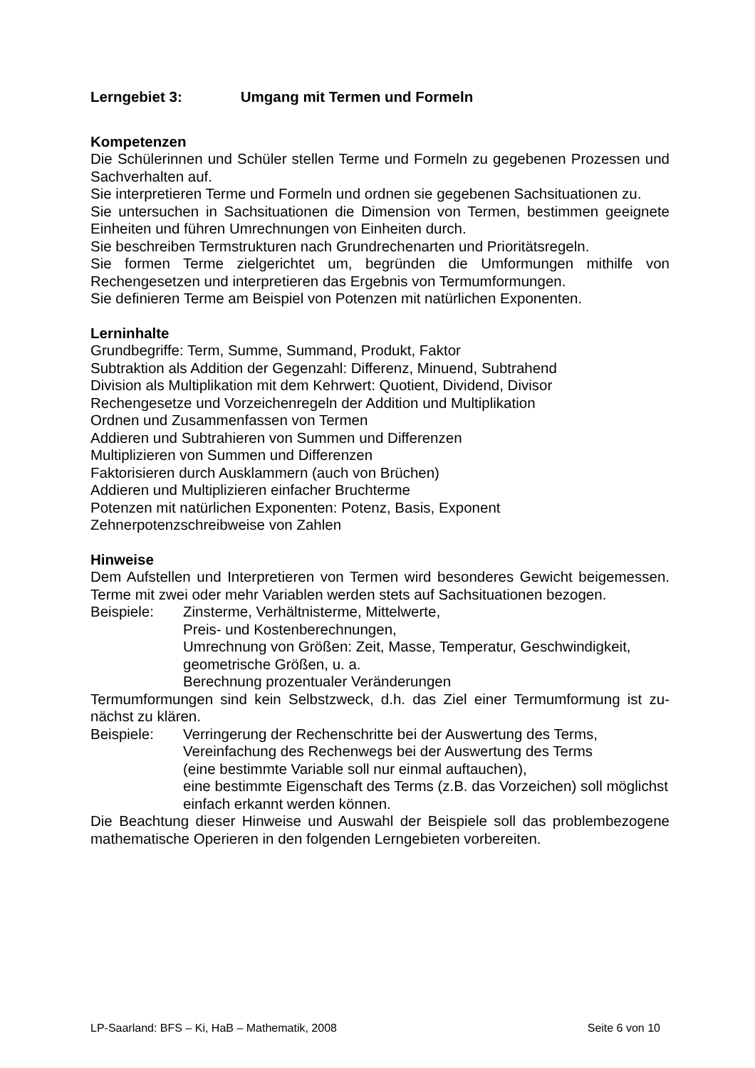Lerngebiet 3: Umgang mit Termen und Formeln
Kompetenzen
Die Schülerinnen und Schüler stellen Terme und Formeln zu gegebenen Prozessen und Sachverhalten auf.
Sie interpretieren Terme und Formeln und ordnen sie gegebenen Sachsituationen zu.
Sie untersuchen in Sachsituationen die Dimension von Termen, bestimmen geeig­nete Einheiten und führen Umrechnungen von Einheiten durch.
Sie beschreiben Termstrukturen nach Grundrechenarten und Prioritätsregeln.
Sie formen Terme zielgerichtet um, begründen die Umformungen mithilfe von Rechengesetzen und interpretieren das Ergebnis von Termumformungen.
Sie definieren Terme am Beispiel von Potenzen mit natürlichen Exponenten.
Lerninhalte
Grundbegriffe: Term, Summe, Summand, Produkt, Faktor
Subtraktion als Addition der Gegenzahl: Differenz, Minuend, Subtrahend
Division als Multiplikation mit dem Kehrwert: Quotient, Dividend, Divisor
Rechengesetze und Vorzeichenregeln der Addition und Multiplikation
Ordnen und Zusammenfassen von Termen
Addieren und Subtrahieren von Summen und Differenzen
Multiplizieren von Summen und Differenzen
Faktorisieren durch Ausklammern (auch von Brüchen)
Addieren und Multiplizieren einfacher Bruchterme
Potenzen mit natürlichen Exponenten: Potenz, Basis, Exponent
Zehnerpotenzschreibweise von Zahlen
Hinweise
Dem Aufstellen und Interpretieren von Termen wird besonderes Gewicht beigemes­sen. Terme mit zwei oder mehr Variablen werden stets auf Sachsituationen bezogen.
Beispiele: Zinsterme, Verhältnisterme, Mittelwerte,
Preis- und Kostenberechnungen,
Umrechnung von Größen: Zeit, Masse, Temperatur, Geschwindigkeit, geometrische Größen, u. a.
Berechnung prozentualer Veränderungen
Termumformungen sind kein Selbstzweck, d.h. das Ziel einer Termumformung ist zu­nächst zu klären.
Beispiele: Verringerung der Rechenschritte bei der Auswertung des Terms,
Vereinfachung des Rechenwegs bei der Auswertung des Terms
(eine bestimmte Variable soll nur einmal auftauchen),
eine bestimmte Eigenschaft des Terms (z.B. das Vorzeichen) soll mög­lichst einfach erkannt werden können.
Die Beachtung dieser Hinweise und Auswahl der Beispiele soll das problembezo­gene mathematische Operieren in den folgenden Lerngebieten vorbereiten.
LP-Saarland: BFS – Ki, HaB – Mathematik, 2008 Seite 6 von 10